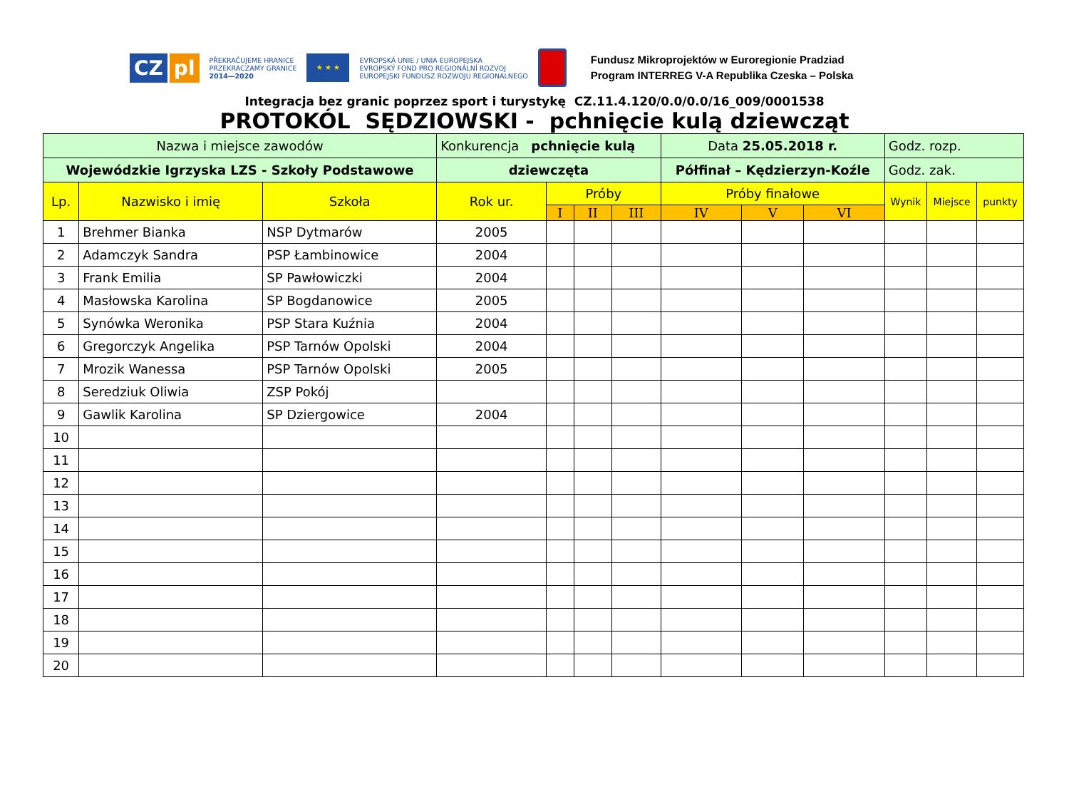CZ pl
PŘEKRAČUJEME HRANICE
PRZEKRACZAMY GRANICE
2014—2020
★ ★ ★
EVROPSKÁ UNIE / UNIA EUROPEJSKA
EVROPSKÝ FOND PRO REGIONÁLNÍ ROZVOJ
EUROPEJSKI FUNDUSZ ROZWOJU REGIONALNEGO
Fundusz Mikroprojektów w Euroregionie Pradziad
Program INTERREG V-A Republika Czeska – Polska
Integracja bez granic poprzez sport i turystykę CZ.11.4.120/0.0/0.0/16_009/0001538
PROTOKÓL SĘDZIOWSKI - pchnięcie kulą dziewcząt
| Nazwa i miejsce zawodów | | | Konkurencja pchnięcie kulą | | | | Data 25.05.2018 r. | | | Godz. rozp. | | |
| Wojewódzkie Igrzyska LZS - Szkoły Podstawowe | | | dziewczęta | | | | Półfinał – Kędzierzyn-Koźle | | | Godz. zak. | | |
| Lp. | Nazwisko i imię | Szkoła | Rok ur. | Próby | | | Próby finałowe | | | Wynik | Miejsce | punkty |
| | | | | I | II | III | IV | V | VI | | | |
| 1 | Brehmer Bianka | NSP Dytmarów | 2005 | | | | | | | | | |
| 2 | Adamczyk Sandra | PSP Łambinowice | 2004 | | | | | | | | | |
| 3 | Frank Emilia | SP Pawłowiczki | 2004 | | | | | | | | | |
| 4 | Masłowska Karolina | SP Bogdanowice | 2005 | | | | | | | | | |
| 5 | Synówka Weronika | PSP Stara Kuźnia | 2004 | | | | | | | | | |
| 6 | Gregorczyk Angelika | PSP Tarnów Opolski | 2004 | | | | | | | | | |
| 7 | Mrozik Wanessa | PSP Tarnów Opolski | 2005 | | | | | | | | | |
| 8 | Seredziuk Oliwia | ZSP Pokój | | | | | | | | | | |
| 9 | Gawlik Karolina | SP Dziergowice | 2004 | | | | | | | | | |
| 10 | | | | | | | | | | | | |
| 11 | | | | | | | | | | | | |
| 12 | | | | | | | | | | | | |
| 13 | | | | | | | | | | | | |
| 14 | | | | | | | | | | | | |
| 15 | | | | | | | | | | | | |
| 16 | | | | | | | | | | | | |
| 17 | | | | | | | | | | | | |
| 18 | | | | | | | | | | | | |
| 19 | | | | | | | | | | | | |
| 20 | | | | | | | | | | | | |